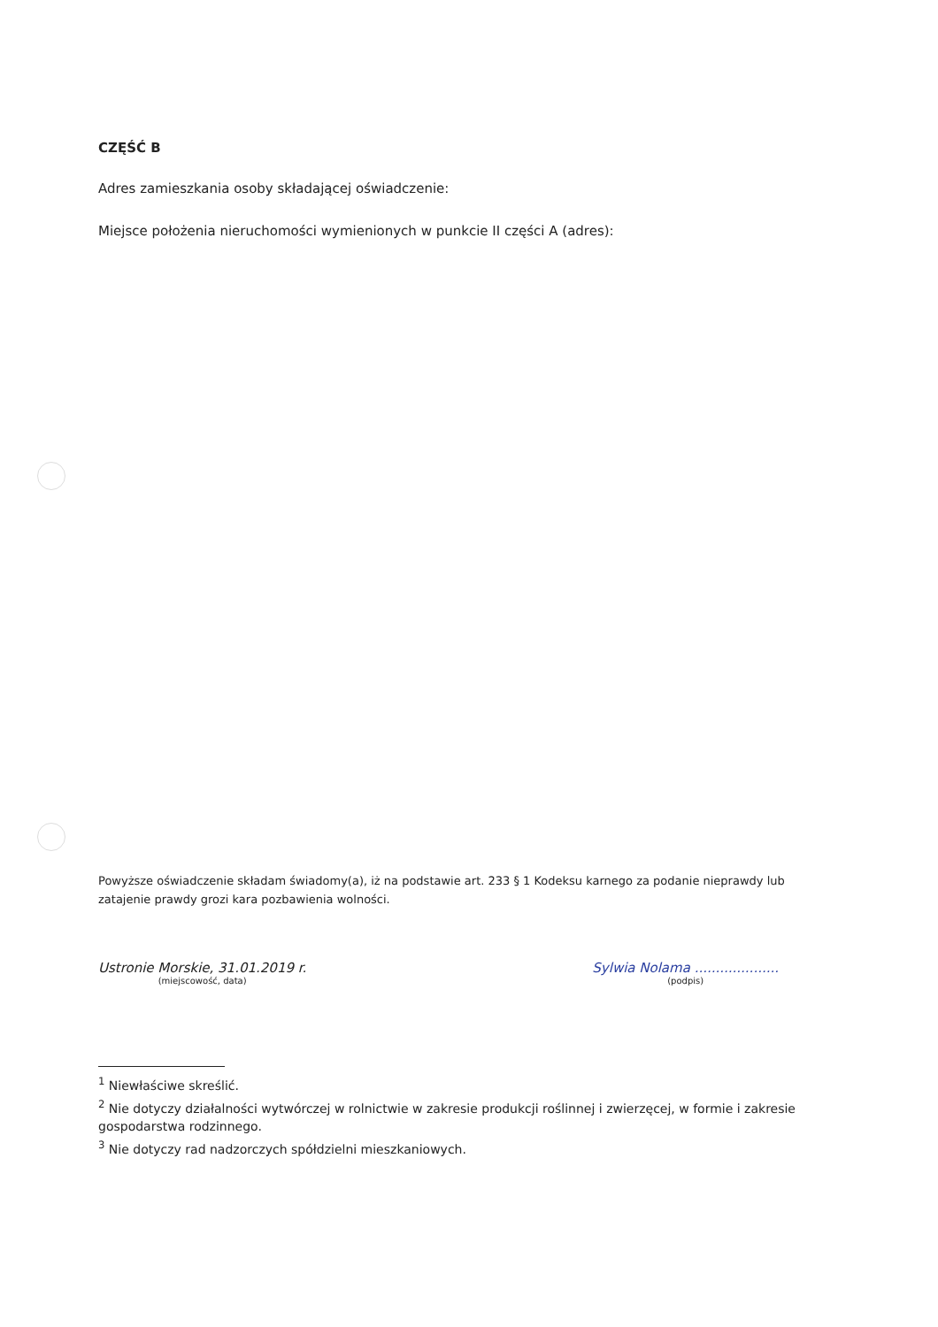CZĘŚĆ B
Adres zamieszkania osoby składającej oświadczenie:
Miejsce położenia nieruchomości wymienionych w punkcie II części A (adres):
Powyższe oświadczenie składam świadomy(a), iż na podstawie art. 233 § 1 Kodeksu karnego za podanie nieprawdy lub zatajenie prawdy grozi kara pozbawienia wolności.
Ustronie Morskie, 31.01.2019 r.
(miejscowość, data)
Sylwia Nolama ....................
(podpis)
<sup>1</sup> Niewłaściwe skreślić.
<sup>2</sup> Nie dotyczy działalności wytwórczej w rolnictwie w zakresie produkcji roślinnej i zwierzęcej, w formie i zakresie gospodarstwa rodzinnego.
<sup>3</sup> Nie dotyczy rad nadzorczych spółdzielni mieszkaniowych.